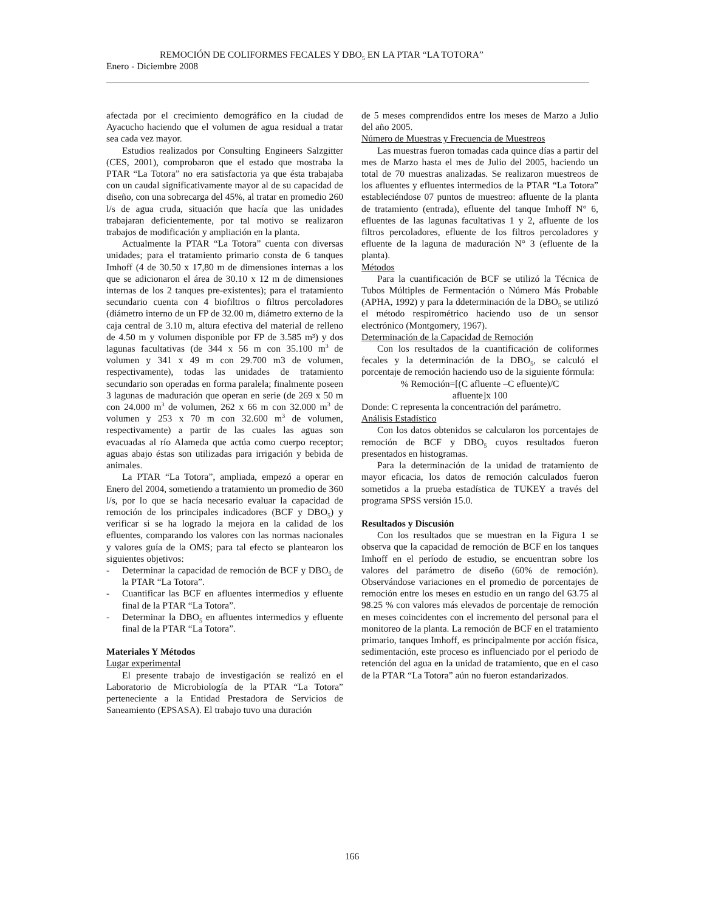REMOCIÓN DE COLIFORMES FECALES Y DBO<sub>5</sub> EN LA PTAR “LA TOTORA”
Enero - Diciembre 2008
afectada por el crecimiento demográfico en la ciudad de Ayacucho haciendo que el volumen de agua residual a tratar sea cada vez mayor.
Estudios realizados por Consulting Engineers Salzgitter (CES, 2001), comprobaron que el estado que mostraba la PTAR “La Totora” no era satisfactoria ya que ésta trabajaba con un caudal significativamente mayor al de su capacidad de diseño, con una sobrecarga del 45%, al tratar en promedio 260 l/s de agua cruda, situación que hacía que las unidades trabajaran deficientemente, por tal motivo se realizaron trabajos de modificación y ampliación en la planta.
Actualmente la PTAR “La Totora” cuenta con diversas unidades; para el tratamiento primario consta de 6 tanques Imhoff (4 de 30.50 x 17,80 m de dimensiones internas a los que se adicionaron el área de 30.10 x 12 m de dimensiones internas de los 2 tanques pre-existentes); para el tratamiento secundario cuenta con 4 biofiltros o filtros percoladores (diámetro interno de un FP de 32.00 m, diámetro externo de la caja central de 3.10 m, altura efectiva del material de relleno de 4.50 m y volumen disponible por FP de 3.585 m³) y dos lagunas facultativas (de 344 x 56 m con 35.100 m<sup>3</sup> de volumen y 341 x 49 m con 29.700 m3 de volumen, respectivamente), todas las unidades de tratamiento secundario son operadas en forma paralela; finalmente poseen 3 lagunas de maduración que operan en serie (de 269 x 50 m con 24.000 m<sup>3</sup> de volumen, 262 x 66 m con 32.000 m<sup>3</sup> de volumen y 253 x 70 m con 32.600 m<sup>3</sup> de volumen, respectivamente) a partir de las cuales las aguas son evacuadas al río Alameda que actúa como cuerpo receptor; aguas abajo éstas son utilizadas para irrigación y bebida de animales.
La PTAR “La Totora”, ampliada, empezó a operar en Enero del 2004, sometiendo a tratamiento un promedio de 360 l/s, por lo que se hacía necesario evaluar la capacidad de remoción de los principales indicadores (BCF y DBO<sub>5</sub>) y verificar si se ha logrado la mejora en la calidad de los efluentes, comparando los valores con las normas nacionales y valores guía de la OMS; para tal efecto se plantearon los siguientes objetivos:
- Determinar la capacidad de remoción de BCF y DBO<sub>5</sub> de la PTAR “La Totora”.
- Cuantificar las BCF en afluentes intermedios y efluente final de la PTAR “La Totora”.
- Determinar la DBO<sub>5</sub> en afluentes intermedios y efluente final de la PTAR “La Totora”.
Materiales Y Métodos
Lugar experimental
El presente trabajo de investigación se realizó en el Laboratorio de Microbiología de la PTAR “La Totora” perteneciente a la Entidad Prestadora de Servicios de Saneamiento (EPSASA). El trabajo tuvo una duración
de 5 meses comprendidos entre los meses de Marzo a Julio del año 2005.
Número de Muestras y Frecuencia de Muestreos
Las muestras fueron tomadas cada quince días a partir del mes de Marzo hasta el mes de Julio del 2005, haciendo un total de 70 muestras analizadas. Se realizaron muestreos de los afluentes y efluentes intermedios de la PTAR “La Totora” estableciéndose 07 puntos de muestreo: afluente de la planta de tratamiento (entrada), efluente del tanque Imhoff N° 6, efluentes de las lagunas facultativas 1 y 2, afluente de los filtros percoladores, efluente de los filtros percoladores y efluente de la laguna de maduración N° 3 (efluente de la planta).
Métodos
Para la cuantificación de BCF se utilizó la Técnica de Tubos Múltiples de Fermentación o Número Más Probable (APHA, 1992) y para la ddeterminación de la DBO<sub>5</sub> se utilizó el método respirométrico haciendo uso de un sensor electrónico (Montgomery, 1967).
Determinación de la Capacidad de Remoción
Con los resultados de la cuantificación de coliformes fecales y la determinación de la DBO<sub>5</sub>, se calculó el porcentaje de remoción haciendo uso de la siguiente fórmula:
% Remoción=[(C afluente –C efluente)/C
afluente]x 100
Donde: C representa la concentración del parámetro.
Análisis Estadístico
Con los datos obtenidos se calcularon los porcentajes de remoción de BCF y DBO<sub>5</sub> cuyos resultados fueron presentados en histogramas.
Para la determinación de la unidad de tratamiento de mayor eficacia, los datos de remoción calculados fueron sometidos a la prueba estadística de TUKEY a través del programa SPSS versión 15.0.
Resultados y Discusión
Con los resultados que se muestran en la Figura 1 se observa que la capacidad de remoción de BCF en los tanques Imhoff en el período de estudio, se encuentran sobre los valores del parámetro de diseño (60% de remoción). Observándose variaciones en el promedio de porcentajes de remoción entre los meses en estudio en un rango del 63.75 al 98.25 % con valores más elevados de porcentaje de remoción en meses coincidentes con el incremento del personal para el monitoreo de la planta. La remoción de BCF en el tratamiento primario, tanques Imhoff, es principalmente por acción física, sedimentación, este proceso es influenciado por el periodo de retención del agua en la unidad de tratamiento, que en el caso de la PTAR “La Totora” aún no fueron estandarizados.
166